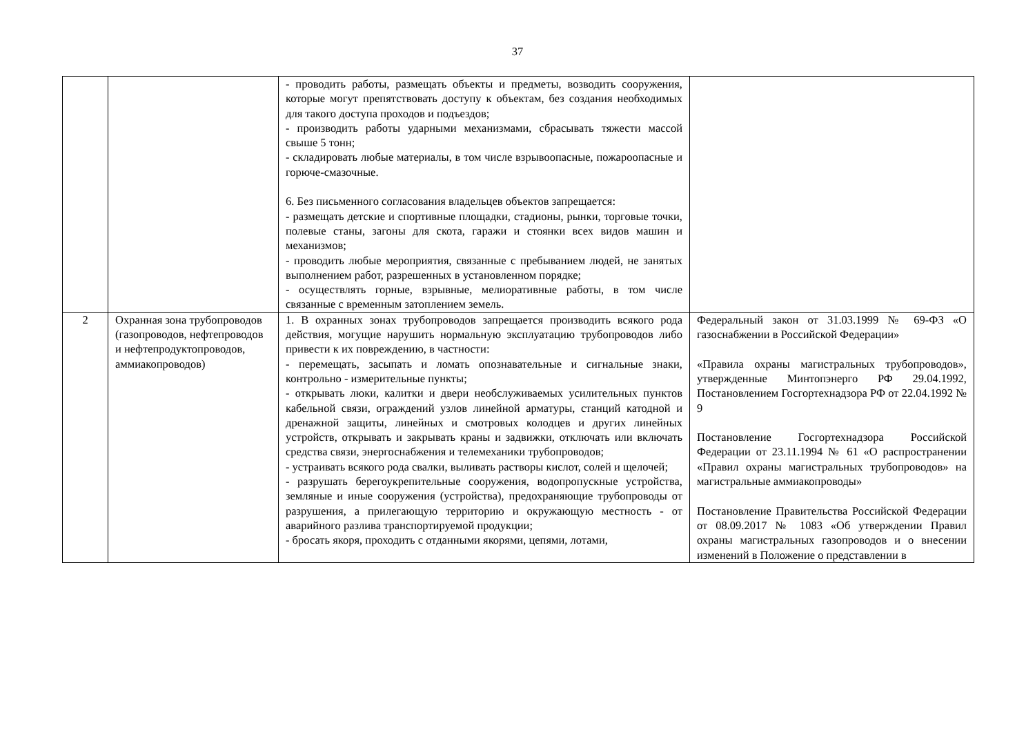37
| | | - проводить работы, размещать объекты и предметы, возводить сооружения, которые могут препятствовать доступу к объектам, без создания необходимых для такого доступа проходов и подъездов; - производить работы ударными механизмами, сбрасывать тяжести массой свыше 5 тонн; - складировать любые материалы, в том числе взрывоопасные, пожароопасные и горюче-смазочные. 6. Без письменного согласования владельцев объектов запрещается: - размещать детские и спортивные площадки, стадионы, рынки, торговые точки, полевые станы, загоны для скота, гаражи и стоянки всех видов машин и механизмов; - проводить любые мероприятия, связанные с пребыванием людей, не занятых выполнением работ, разрешенных в установленном порядке; - осуществлять горные, взрывные, мелиоративные работы, в том числе связанные с временным затоплением земель. | |
| 2 | Охранная зона трубопроводов (газопроводов, нефтепроводов и нефтепродуктопроводов, аммиакопроводов) | 1. В охранных зонах трубопроводов запрещается производить всякого рода действия, могущие нарушить нормальную эксплуатацию трубопроводов либо привести к их повреждению, в частности: - перемещать, засыпать и ломать опознавательные и сигнальные знаки, контрольно - измерительные пункты; - открывать люки, калитки и двери необслуживаемых усилительных пунктов кабельной связи, ограждений узлов линейной арматуры, станций катодной и дренажной защиты, линейных и смотровых колодцев и других линейных устройств, открывать и закрывать краны и задвижки, отключать или включать средства связи, энергоснабжения и телемеханики трубопроводов; - устраивать всякого рода свалки, выливать растворы кислот, солей и щелочей; - разрушать берегоукрепительные сооружения, водопропускные устройства, земляные и иные сооружения (устройства), предохраняющие трубопроводы от разрушения, а прилегающую территорию и окружающую местность - от аварийного разлива транспортируемой продукции; - бросать якоря, проходить с отданными якорями, цепями, лотами, | Федеральный закон от 31.03.1999 № 69-ФЗ «О газоснабжении в Российской Федерации» «Правила охраны магистральных трубопроводов», утвержденные Минтопэнерго РФ 29.04.1992, Постановлением Госгортехнадзора РФ от 22.04.1992 № 9 Постановление Госгортехнадзора Российской Федерации от 23.11.1994 № 61 «О распространении «Правил охраны магистральных трубопроводов» на магистральные аммиакопроводы» Постановление Правительства Российской Федерации от 08.09.2017 № 1083 «Об утверждении Правил охраны магистральных газопроводов и о внесении изменений в Положение о представлении в |